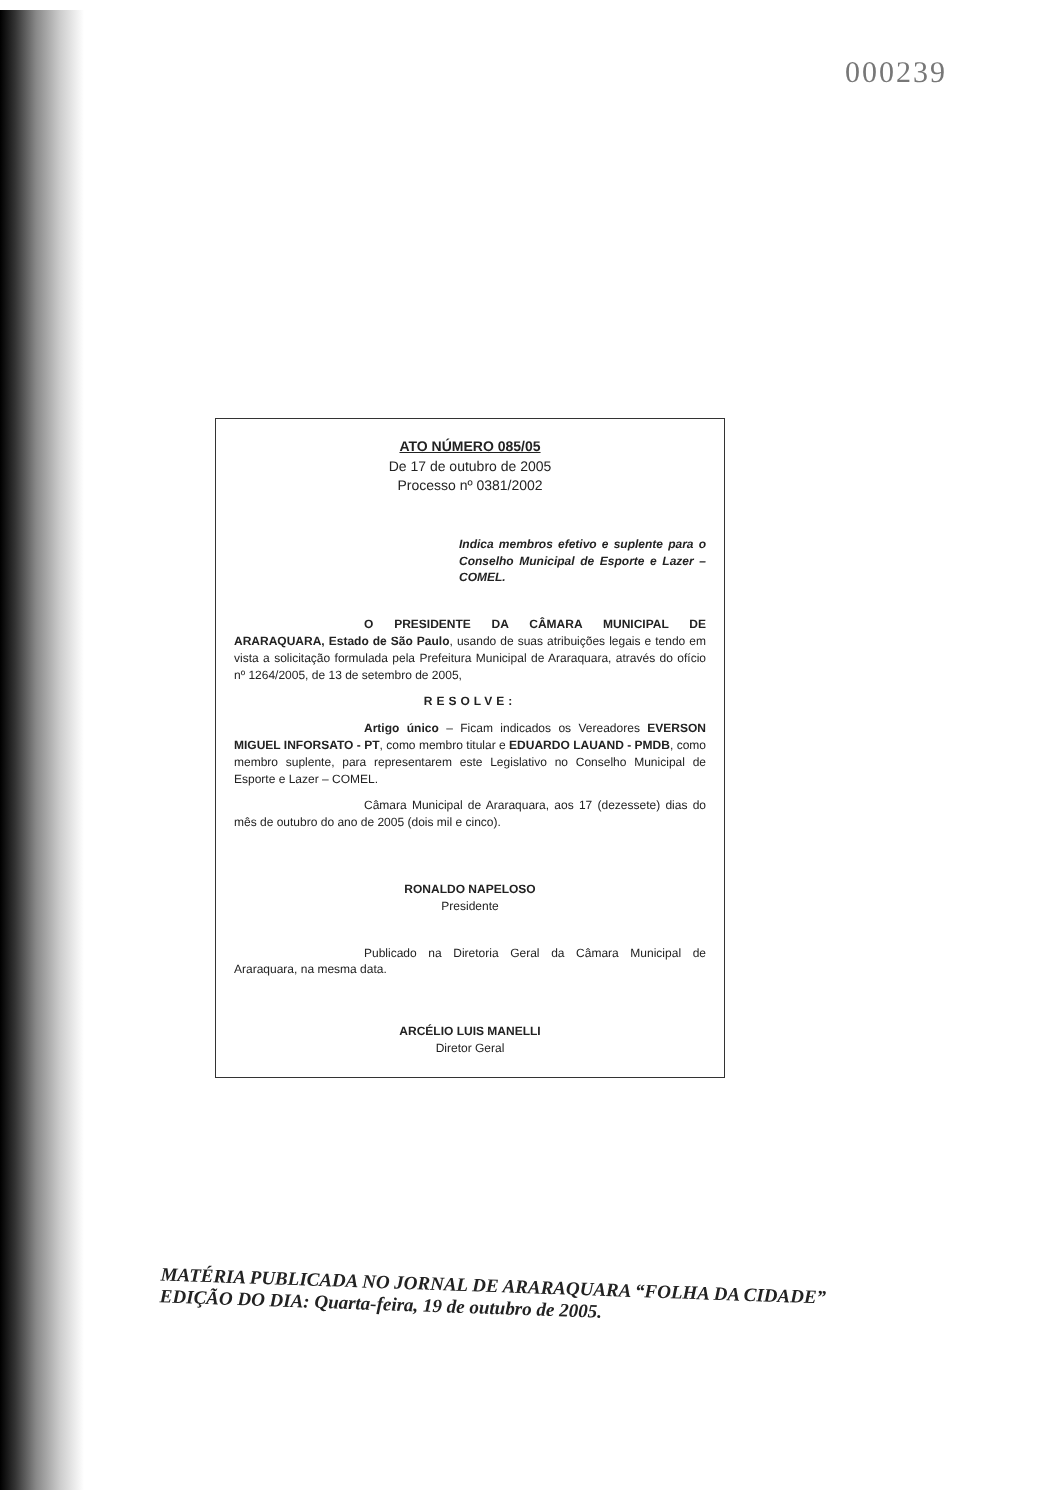000239
ATO NÚMERO 085/05
De 17 de outubro de 2005
Processo nº 0381/2002
Indica membros efetivo e suplente para o Conselho Municipal de Esporte e Lazer – COMEL.
O PRESIDENTE DA CÂMARA MUNICIPAL DE ARARAQUARA, Estado de São Paulo, usando de suas atribuições legais e tendo em vista a solicitação formulada pela Prefeitura Municipal de Araraquara, através do ofício nº 1264/2005, de 13 de setembro de 2005,
RESOLVE:
Artigo único – Ficam indicados os Vereadores EVERSON MIGUEL INFORSATO - PT, como membro titular e EDUARDO LAUAND - PMDB, como membro suplente, para representarem este Legislativo no Conselho Municipal de Esporte e Lazer – COMEL.
Câmara Municipal de Araraquara, aos 17 (dezessete) dias do mês de outubro do ano de 2005 (dois mil e cinco).
RONALDO NAPELOSO
Presidente
Publicado na Diretoria Geral da Câmara Municipal de Araraquara, na mesma data.
ARCÉLIO LUIS MANELLI
Diretor Geral
MATÉRIA PUBLICADA NO JORNAL DE ARARAQUARA “FOLHA DA CIDADE”
EDIÇÃO DO DIA: Quarta-feira, 19 de outubro de 2005.